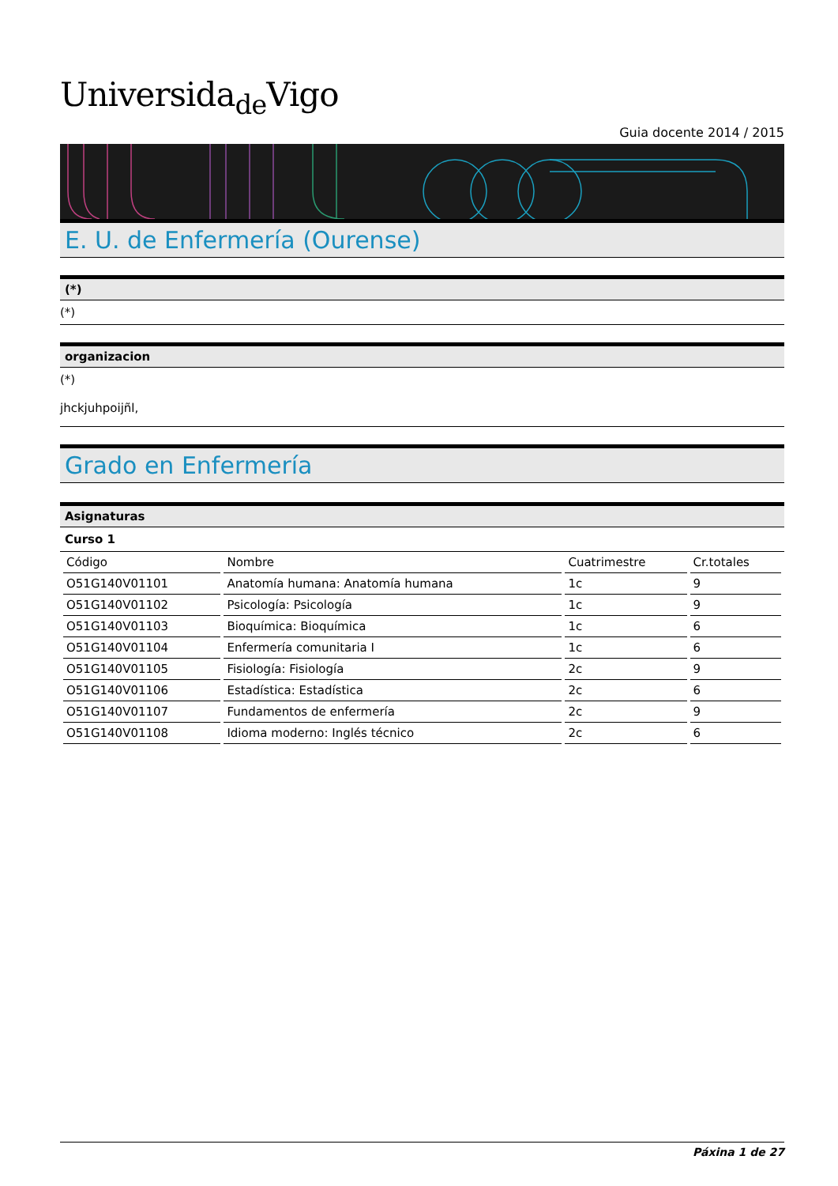Universida<sub>de</sub>Vigo
Guia docente 2014 / 2015
E. U. de Enfermería (Ourense)
(*)
(*)
organizacion
(*)
jhckjuhpoijñl,
Grado en Enfermería
Asignaturas
Curso 1
| Código | Nombre | Cuatrimestre | Cr.totales |
| --- | --- | --- | --- |
| O51G140V01101 | Anatomía humana: Anatomía humana | 1c | 9 |
| O51G140V01102 | Psicología: Psicología | 1c | 9 |
| O51G140V01103 | Bioquímica: Bioquímica | 1c | 6 |
| O51G140V01104 | Enfermería comunitaria I | 1c | 6 |
| O51G140V01105 | Fisiología: Fisiología | 2c | 9 |
| O51G140V01106 | Estadística: Estadística | 2c | 6 |
| O51G140V01107 | Fundamentos de enfermería | 2c | 9 |
| O51G140V01108 | Idioma moderno: Inglés técnico | 2c | 6 |
Páxina 1 de 27